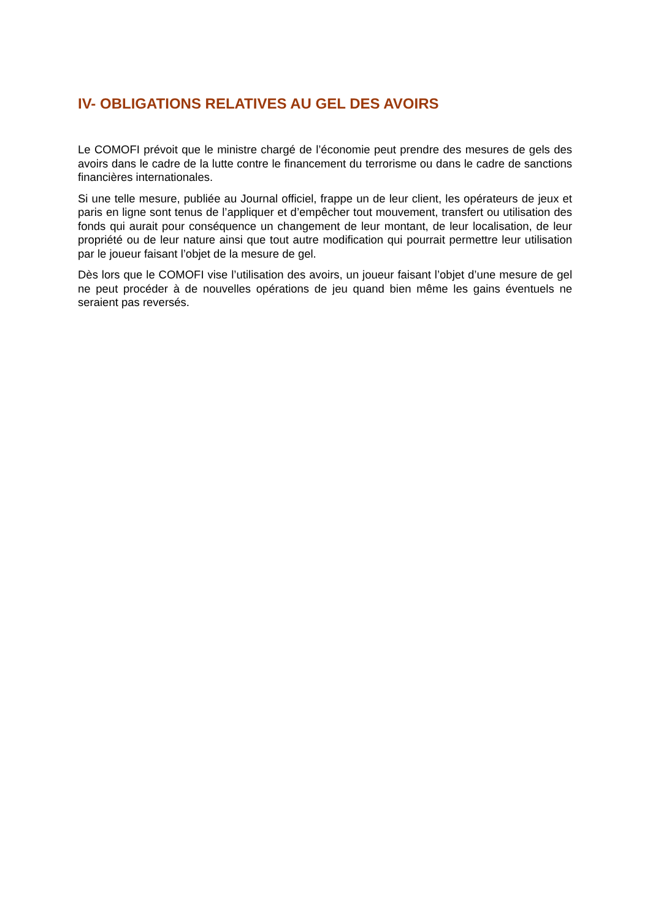IV- OBLIGATIONS RELATIVES AU GEL DES AVOIRS
Le COMOFI prévoit que le ministre chargé de l’économie peut prendre des mesures de gels des avoirs dans le cadre de la lutte contre le financement du terrorisme ou dans le cadre de sanctions financières internationales.
Si une telle mesure, publiée au Journal officiel, frappe un de leur client, les opérateurs de jeux et paris en ligne sont tenus de l’appliquer et d’empêcher tout mouvement, transfert ou utilisation des fonds qui aurait pour conséquence un changement de leur montant, de leur localisation, de leur propriété ou de leur nature ainsi que tout autre modification qui pourrait permettre leur utilisation par le joueur faisant l’objet de la mesure de gel.
Dès lors que le COMOFI vise l’utilisation des avoirs, un joueur faisant l’objet d’une mesure de gel ne peut procéder à de nouvelles opérations de jeu quand bien même les gains éventuels ne seraient pas reversés.